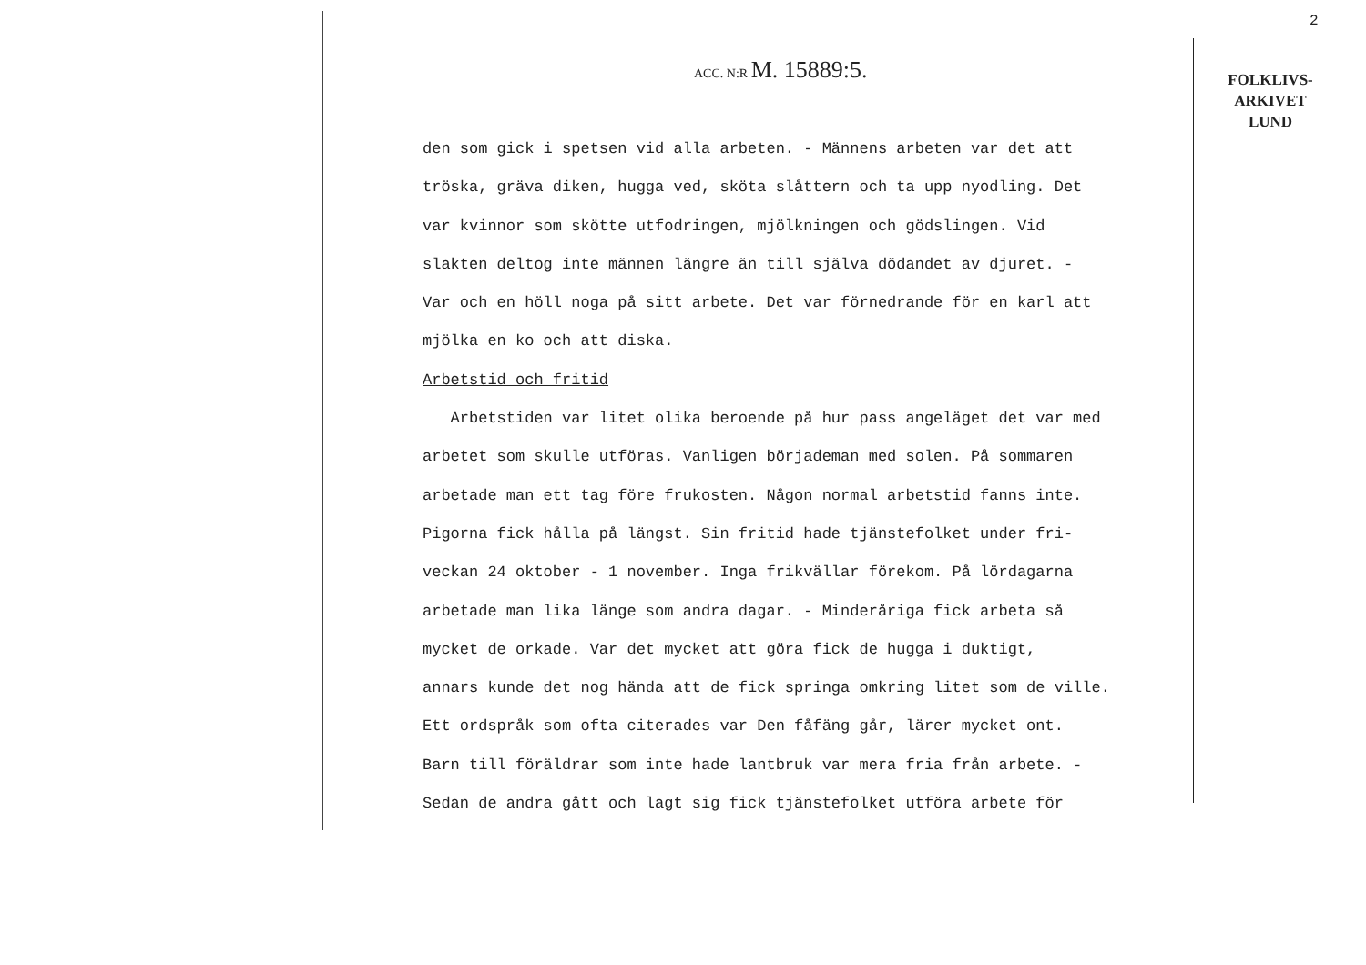2
FOLKLIVS-
ARKIVET
LUND
ACC. N:R M. 15889:5.
den som gick i spetsen vid alla arbeten. - Männens arbeten var det att
tröska, gräva diken, hugga ved, sköta slåttern och ta upp nyodling. Det
var kvinnor som skötte utfodringen, mjölkningen och gödslingen. Vid
slakten deltog inte männen längre än till själva dödandet av djuret. -
Var och en höll noga på sitt arbete. Det var förnedrande för en karl att
mjölka en ko och att diska.
Arbetstid och fritid
Arbetstiden var litet olika beroende på hur pass angeläget det var med
arbetet som skulle utföras. Vanligen börjademan med solen. På sommaren
arbetade man ett tag före frukosten. Någon normal arbetstid fanns inte.
Pigorna fick hålla på längst. Sin fritid hade tjänstefolket under fri-
veckan 24 oktober - 1 november. Inga frikvällar förekom. På lördagarna
arbetade man lika länge som andra dagar. - Minderåriga fick arbeta så
mycket de orkade. Var det mycket att göra fick de hugga i duktigt,
annars kunde det nog hända att de fick springa omkring litet som de ville.
Ett ordspråk som ofta citerades var Den fåfäng går, lärer mycket ont.
Barn till föräldrar som inte hade lantbruk var mera fria från arbete. -
Sedan de andra gått och lagt sig fick tjänstefolket utföra arbete för